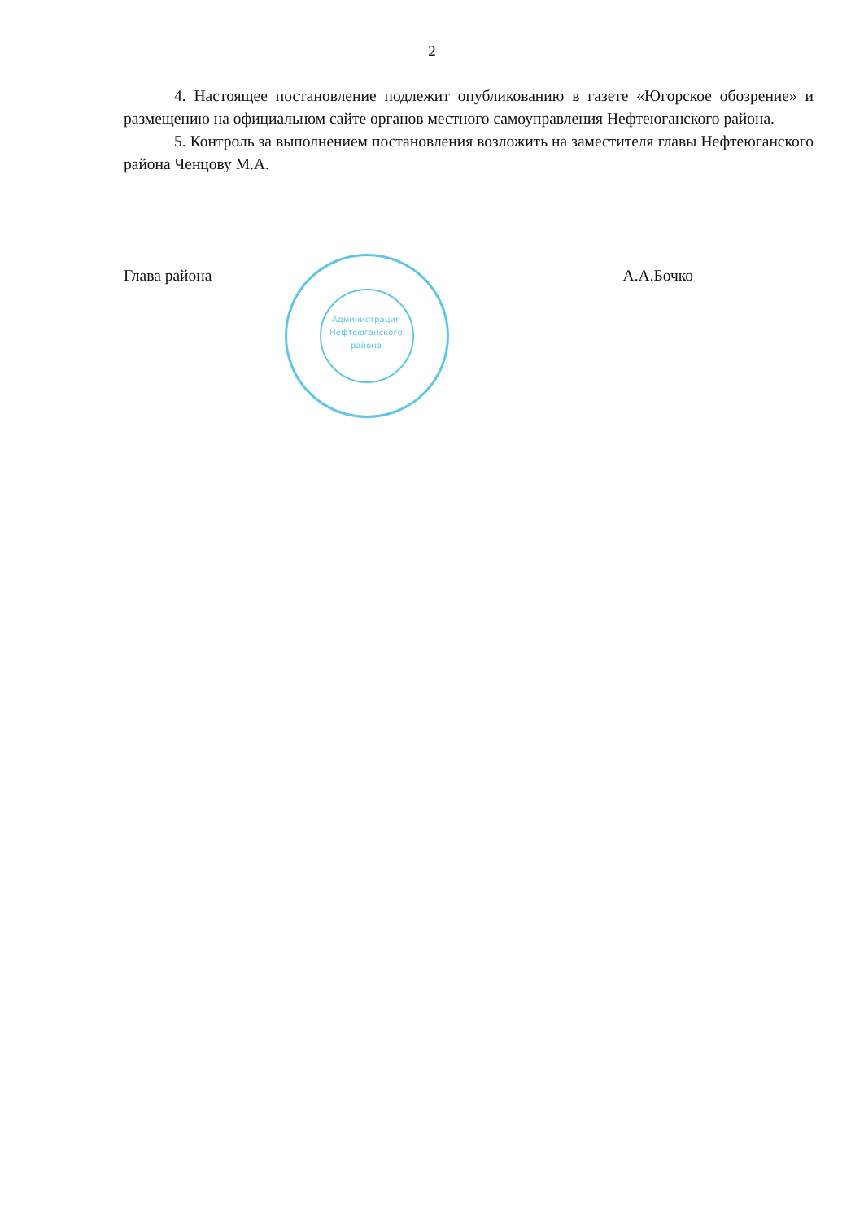2
4. Настоящее постановление подлежит опубликованию в газете «Югорское обозрение» и размещению на официальном сайте органов местного самоуправления Нефтеюганского района.
5. Контроль за выполнением постановления возложить на заместителя главы Нефтеюганского района Ченцову М.А.
Глава района А.А.Бочко
Администрация Нефтеюганского района